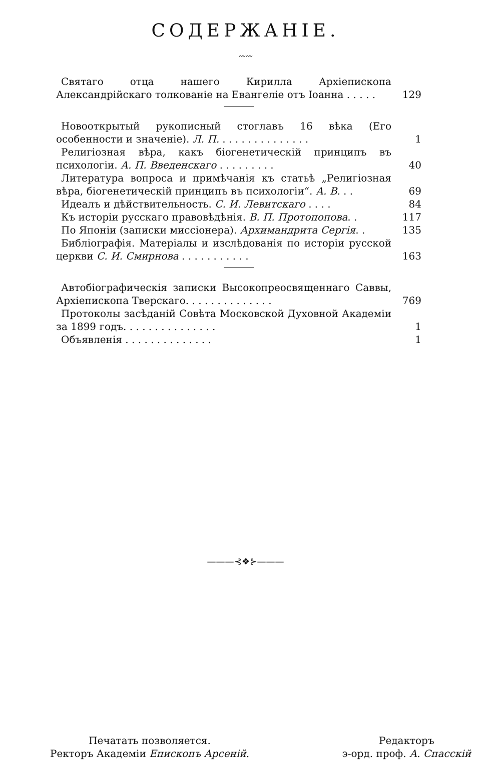СОДЕРЖАНІЕ.
〰〰
Святаго отца нашего Кирилла Архіепископа Александрійскаго толкованіе на Евангеліе отъ Іоанна . . . . .
129
Новооткрытый рукописный стоглавъ 16 вѣка (Его особенности и значеніе). Л. П. . . . . . . . . . . . . . .
1
Религіозная вѣра, какъ біогенетическій принципъ въ психологіи. А. П. Введенскаго . . . . . . . . .
40
Литература вопроса и примѣчанія къ статьѣ „Религіозная вѣра, біогенетическій принципъ въ психологіи“. А. В. . .
69
Идеалъ и дѣйствительность. С. И. Левитскаго . . . .
84
Къ исторіи русскаго правовѣдѣнія. В. П. Протопопова. .
117
По Японіи (записки миссіонера). Архимандрита Сергія. .
135
Библіографія. Матеріалы и изслѣдованія по исторіи русской церкви С. И. Смирнова . . . . . . . . . . .
163
Автобіографическія записки Высокопреосвященнаго Саввы, Архіепископа Тверскаго. . . . . . . . . . . . . .
769
Протоколы засѣданій Совѣта Московской Духовной Академіи за 1899 годъ. . . . . . . . . . . . . . .
1
Объявленія . . . . . . . . . . . . . .
1
———⊰❖⊱———
Печатать позволяется.
Ректоръ Академіи Епископъ Арсеній.
Редакторъ
э-орд. проф. А. Спасскій